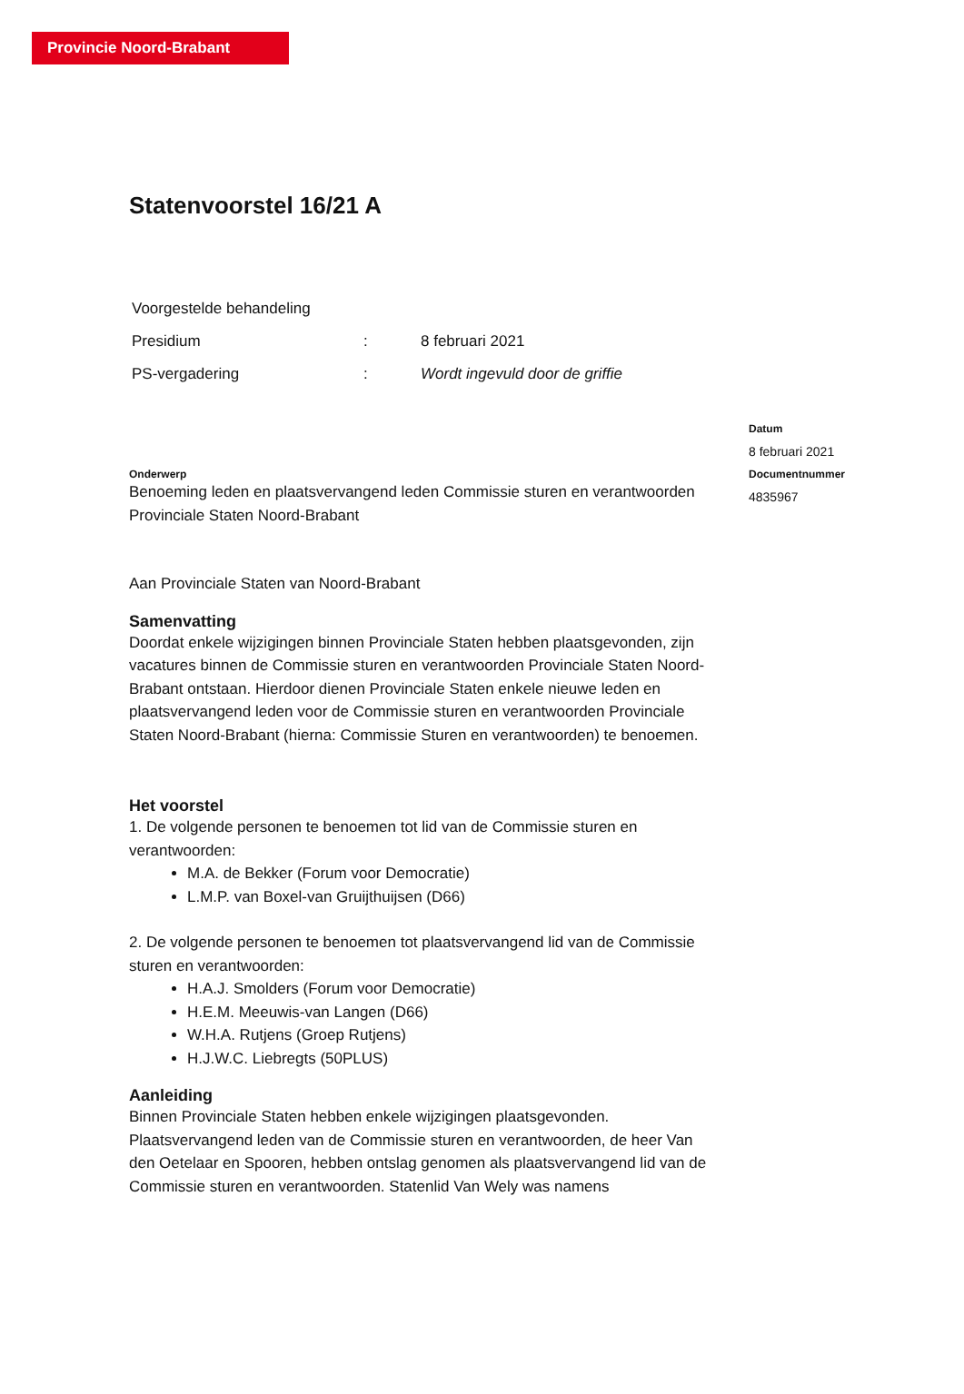Provincie Noord-Brabant
Statenvoorstel 16/21 A
| Voorgestelde behandeling | | |
| Presidium | : | 8 februari 2021 |
| PS-vergadering | : | Wordt ingevuld door de griffie |
Onderwerp
Benoeming leden en plaatsvervangend leden Commissie sturen en verantwoorden Provinciale Staten Noord-Brabant
Aan Provinciale Staten van Noord-Brabant
Samenvatting
Doordat enkele wijzigingen binnen Provinciale Staten hebben plaatsgevonden, zijn vacatures binnen de Commissie sturen en verantwoorden Provinciale Staten Noord-Brabant ontstaan. Hierdoor dienen Provinciale Staten enkele nieuwe leden en plaatsvervangend leden voor de Commissie sturen en verantwoorden Provinciale Staten Noord-Brabant (hierna: Commissie Sturen en verantwoorden) te benoemen.
Het voorstel
1. De volgende personen te benoemen tot lid van de Commissie sturen en verantwoorden:
M.A. de Bekker (Forum voor Democratie)
L.M.P. van Boxel-van Gruijthuijsen (D66)
2. De volgende personen te benoemen tot plaatsvervangend lid van de Commissie sturen en verantwoorden:
H.A.J. Smolders (Forum voor Democratie)
H.E.M. Meeuwis-van Langen (D66)
W.H.A. Rutjens (Groep Rutjens)
H.J.W.C. Liebregts (50PLUS)
Aanleiding
Binnen Provinciale Staten hebben enkele wijzigingen plaatsgevonden. Plaatsvervangend leden van de Commissie sturen en verantwoorden, de heer Van den Oetelaar en Spooren, hebben ontslag genomen als plaatsvervangend lid van de Commissie sturen en verantwoorden. Statenlid Van Wely was namens
Datum
8 februari 2021
Documentnummer
4835967